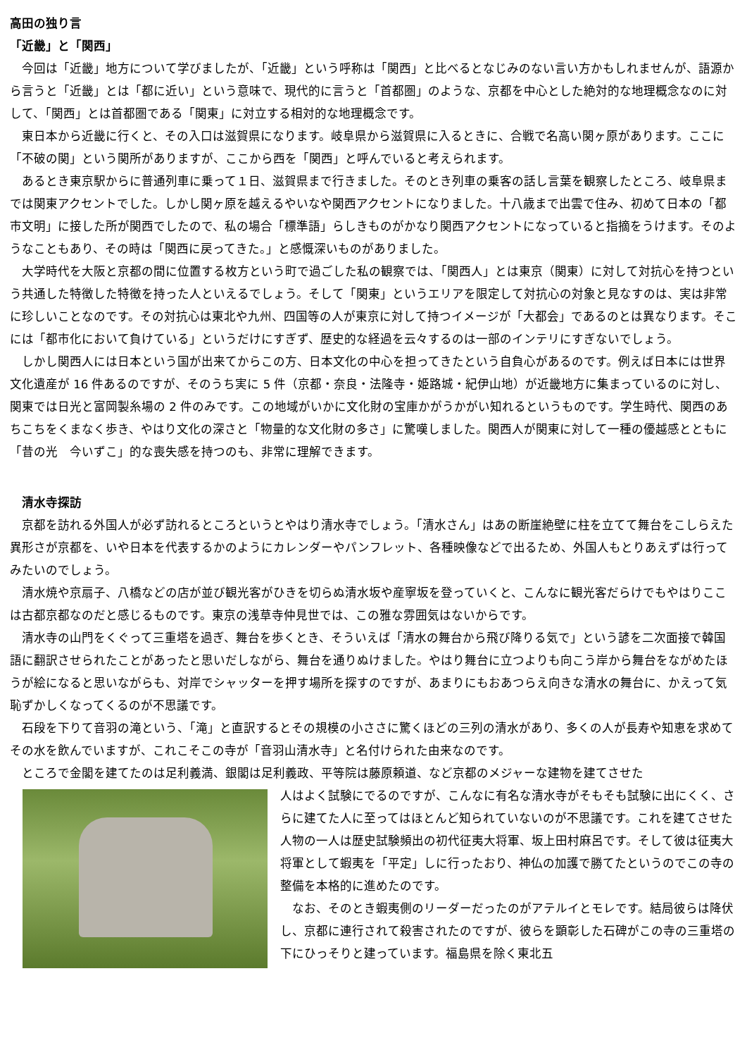高田の独り言
「近畿」と「関西」
　今回は「近畿」地方について学びましたが、「近畿」という呼称は「関西」と比べるとなじみのない言い方かもしれませんが、語源から言うと「近畿」とは「都に近い」という意味で、現代的に言うと「首都圏」のような、京都を中心とした絶対的な地理概念なのに対して、「関西」とは首都圏である「関東」に対立する相対的な地理概念です。
　東日本から近畿に行くと、その入口は滋賀県になります。岐阜県から滋賀県に入るときに、合戦で名高い関ヶ原があります。ここに「不破の関」という関所がありますが、ここから西を「関西」と呼んでいると考えられます。
　あるとき東京駅からに普通列車に乗って１日、滋賀県まで行きました。そのとき列車の乗客の話し言葉を観察したところ、岐阜県までは関東アクセントでした。しかし関ヶ原を越えるやいなや関西アクセントになりました。十八歳まで出雲で住み、初めて日本の「都市文明」に接した所が関西でしたので、私の場合「標準語」らしきものがかなり関西アクセントになっていると指摘をうけます。そのようなこともあり、その時は「関西に戻ってきた。」と感慨深いものがありました。
　大学時代を大阪と京都の間に位置する枚方という町で過ごした私の観察では、「関西人」とは東京（関東）に対して対抗心を持つという共通した特徴した特徴を持った人といえるでしょう。そして「関東」というエリアを限定して対抗心の対象と見なすのは、実は非常に珍しいことなのです。その対抗心は東北や九州、四国等の人が東京に対して持つイメージが「大都会」であるのとは異なります。そこには「都市化において負けている」というだけにすぎず、歴史的な経過を云々するのは一部のインテリにすぎないでしょう。
　しかし関西人には日本という国が出来てからこの方、日本文化の中心を担ってきたという自負心があるのです。例えば日本には世界文化遺産が 16 件あるのですが、そのうち実に 5 件（京都・奈良・法隆寺・姫路城・紀伊山地）が近畿地方に集まっているのに対し、関東では日光と富岡製糸場の 2 件のみです。この地域がいかに文化財の宝庫かがうかがい知れるというものです。学生時代、関西のあちこちをくまなく歩き、やはり文化の深さと「物量的な文化財の多さ」に驚嘆しました。関西人が関東に対して一種の優越感とともに「昔の光　今いずこ」的な喪失感を持つのも、非常に理解できます。
　清水寺探訪
　京都を訪れる外国人が必ず訪れるところというとやはり清水寺でしょう。「清水さん」はあの断崖絶壁に柱を立てて舞台をこしらえた異形さが京都を、いや日本を代表するかのようにカレンダーやパンフレット、各種映像などで出るため、外国人もとりあえずは行ってみたいのでしょう。
　清水焼や京扇子、八橋などの店が並び観光客がひきを切らぬ清水坂や産寧坂を登っていくと、こんなに観光客だらけでもやはりここは古都京都なのだと感じるものです。東京の浅草寺仲見世では、この雅な雰囲気はないからです。
　清水寺の山門をくぐって三重塔を過ぎ、舞台を歩くとき、そういえば「清水の舞台から飛び降りる気で」という諺を二次面接で韓国語に翻訳させられたことがあったと思いだしながら、舞台を通りぬけました。やはり舞台に立つよりも向こう岸から舞台をながめたほうが絵になると思いながらも、対岸でシャッターを押す場所を探すのですが、あまりにもおあつらえ向きな清水の舞台に、かえって気恥ずかしくなってくるのが不思議です。
　石段を下りて音羽の滝という、「滝」と直訳するとその規模の小ささに驚くほどの三列の清水があり、多くの人が長寿や知恵を求めてその水を飲んでいますが、これこそこの寺が「音羽山清水寺」と名付けられた由来なのです。
　ところで金閣を建てたのは足利義満、銀閣は足利義政、平等院は藤原頼道、など京都のメジャーな建物を建てさせた
人はよく試験にでるのですが、こんなに有名な清水寺がそもそも試験に出にくく、さらに建てた人に至ってはほとんど知られていないのが不思議です。これを建てさせた人物の一人は歴史試験頻出の初代征夷大将軍、坂上田村麻呂です。そして彼は征夷大将軍として蝦夷を「平定」しに行ったおり、神仏の加護で勝てたというのでこの寺の整備を本格的に進めたのです。
　なお、そのとき蝦夷側のリーダーだったのがアテルイとモレです。結局彼らは降伏し、京都に連行されて殺害されたのですが、彼らを顕彰した石碑がこの寺の三重塔の下にひっそりと建っています。福島県を除く東北五